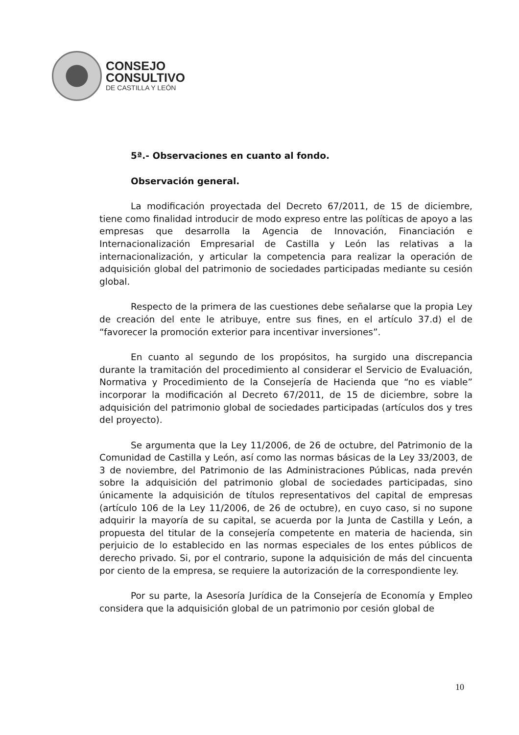CONSEJO
CONSULTIVO
DE CASTILLA Y LEÓN
5ª.- Observaciones en cuanto al fondo.
Observación general.
La modificación proyectada del Decreto 67/2011, de 15 de diciembre, tiene como finalidad introducir de modo expreso entre las políticas de apoyo a las empresas que desarrolla la Agencia de Innovación, Financiación e Internacionalización Empresarial de Castilla y León las relativas a la internacionalización, y articular la competencia para realizar la operación de adquisición global del patrimonio de sociedades participadas mediante su cesión global.
Respecto de la primera de las cuestiones debe señalarse que la propia Ley de creación del ente le atribuye, entre sus fines, en el artículo 37.d) el de “favorecer la promoción exterior para incentivar inversiones”.
En cuanto al segundo de los propósitos, ha surgido una discrepancia durante la tramitación del procedimiento al considerar el Servicio de Evaluación, Normativa y Procedimiento de la Consejería de Hacienda que “no es viable” incorporar la modificación al Decreto 67/2011, de 15 de diciembre, sobre la adquisición del patrimonio global de sociedades participadas (artículos dos y tres del proyecto).
Se argumenta que la Ley 11/2006, de 26 de octubre, del Patrimonio de la Comunidad de Castilla y León, así como las normas básicas de la Ley 33/2003, de 3 de noviembre, del Patrimonio de las Administraciones Públicas, nada prevén sobre la adquisición del patrimonio global de sociedades participadas, sino únicamente la adquisición de títulos representativos del capital de empresas (artículo 106 de la Ley 11/2006, de 26 de octubre), en cuyo caso, si no supone adquirir la mayoría de su capital, se acuerda por la Junta de Castilla y León, a propuesta del titular de la consejería competente en materia de hacienda, sin perjuicio de lo establecido en las normas especiales de los entes públicos de derecho privado. Si, por el contrario, supone la adquisición de más del cincuenta por ciento de la empresa, se requiere la autorización de la correspondiente ley.
Por su parte, la Asesoría Jurídica de la Consejería de Economía y Empleo considera que la adquisición global de un patrimonio por cesión global de
10